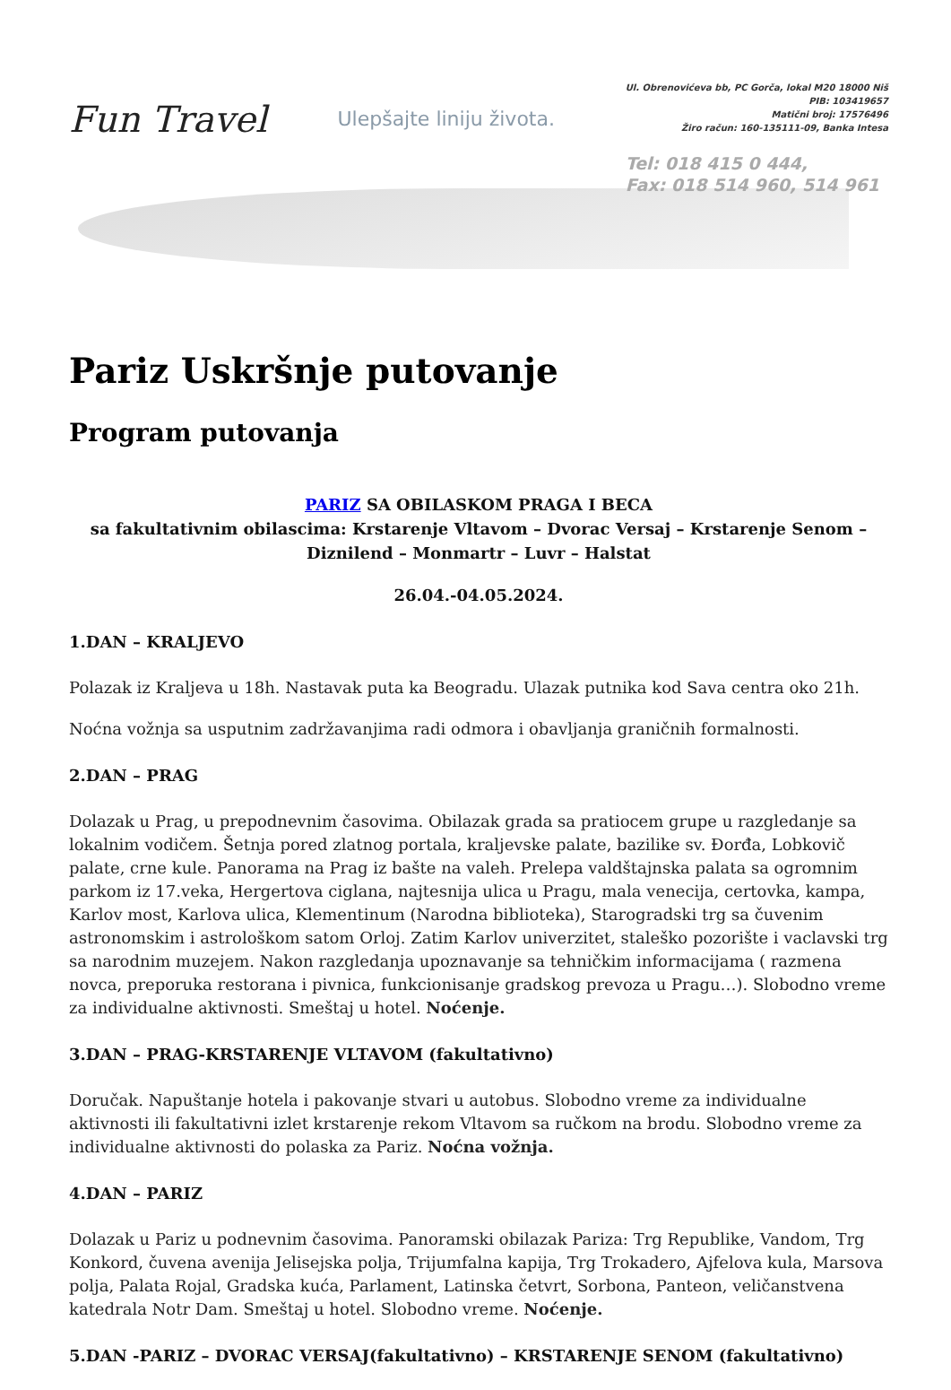Fun Travel
Ulepšajte liniju života.
Ul. Obrenovićeva bb, PC Gorča, lokal M20 18000 Niš
PIB: 103419657
Matični broj: 17576496
Žiro račun: 160-135111-09, Banka Intesa
Tel: 018 415 0 444,
Fax: 018 514 960, 514 961
Pariz Uskršnje putovanje
Program putovanja
PARIZ SA OBILASKOM PRAGA I BECA
sa fakultativnim obilascima: Krstarenje Vltavom – Dvorac Versaj – Krstarenje Senom – Diznilend – Monmartr – Luvr – Halstat
26.04.-04.05.2024.
1.DAN – KRALJEVO
Polazak iz Kraljeva u 18h. Nastavak puta ka Beogradu. Ulazak putnika kod Sava centra oko 21h.
Noćna vožnja sa usputnim zadržavanjima radi odmora i obavljanja graničnih formalnosti.
2.DAN – PRAG
Dolazak u Prag, u prepodnevnim časovima. Obilazak grada sa pratiocem grupe u razgledanje sa lokalnim vodičem. Šetnja pored zlatnog portala, kraljevske palate, bazilike sv. Đorđa, Lobkovič palate, crne kule. Panorama na Prag iz bašte na valeh. Prelepa valdštajnska palata sa ogromnim parkom iz 17.veka, Hergertova ciglana, najtesnija ulica u Pragu, mala venecija, certovka, kampa, Karlov most, Karlova ulica, Klementinum (Narodna biblioteka), Starogradski trg sa čuvenim astronomskim i astrološkom satom Orloj. Zatim Karlov univerzitet, staleško pozorište i vaclavski trg sa narodnim muzejem. Nakon razgledanja upoznavanje sa tehničkim informacijama ( razmena novca, preporuka restorana i pivnica, funkcionisanje gradskog prevoza u Pragu…). Slobodno vreme za individualne aktivnosti. Smeštaj u hotel. Noćenje.
3.DAN – PRAG-KRSTARENJE VLTAVOM (fakultativno)
Doručak. Napuštanje hotela i pakovanje stvari u autobus. Slobodno vreme za individualne aktivnosti ili fakultativni izlet krstarenje rekom Vltavom sa ručkom na brodu. Slobodno vreme za individualne aktivnosti do polaska za Pariz. Noćna vožnja.
4.DAN – PARIZ
Dolazak u Pariz u podnevnim časovima. Panoramski obilazak Pariza: Trg Republike, Vandom, Trg Konkord, čuvena avenija Jelisejska polja, Trijumfalna kapija, Trg Trokadero, Ajfelova kula, Marsova polja, Palata Rojal, Gradska kuća, Parlament, Latinska četvrt, Sorbona, Panteon, veličanstvena katedrala Notr Dam. Smeštaj u hotel. Slobodno vreme. Noćenje.
5.DAN -PARIZ – DVORAC VERSAJ(fakultativno) – KRSTARENJE SENOM (fakultativno)